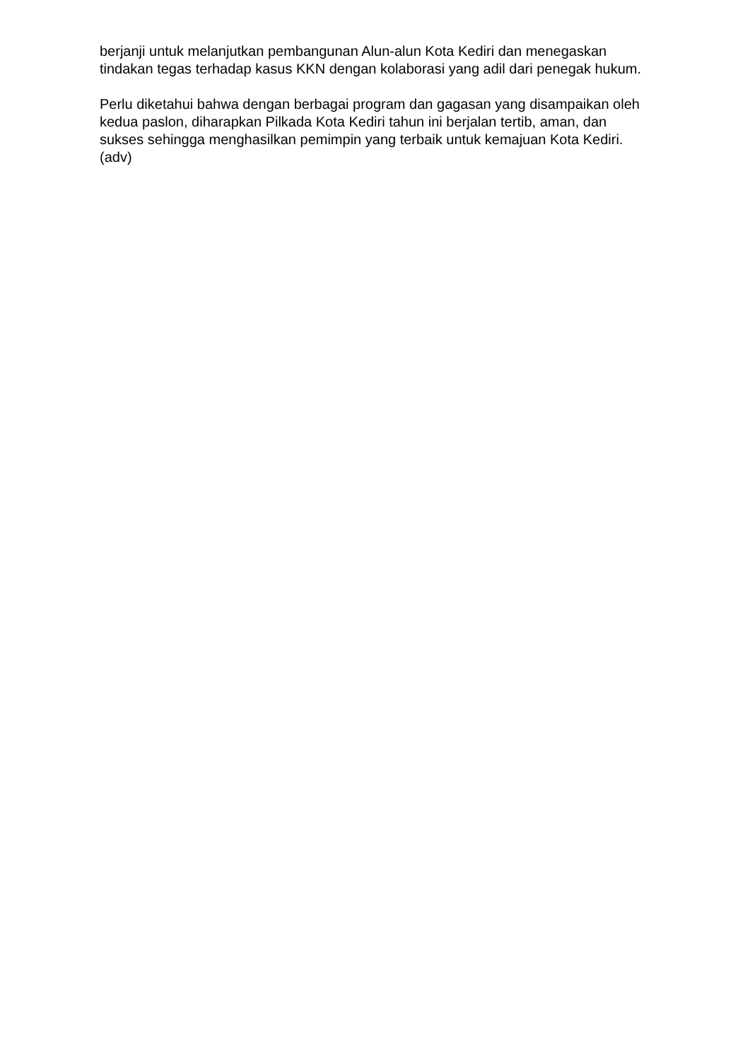berjanji untuk melanjutkan pembangunan Alun-alun Kota Kediri dan menegaskan tindakan tegas terhadap kasus KKN dengan kolaborasi yang adil dari penegak hukum.
Perlu diketahui bahwa dengan berbagai program dan gagasan yang disampaikan oleh kedua paslon, diharapkan Pilkada Kota Kediri tahun ini berjalan tertib, aman, dan sukses sehingga menghasilkan pemimpin yang terbaik untuk kemajuan Kota Kediri. (adv)